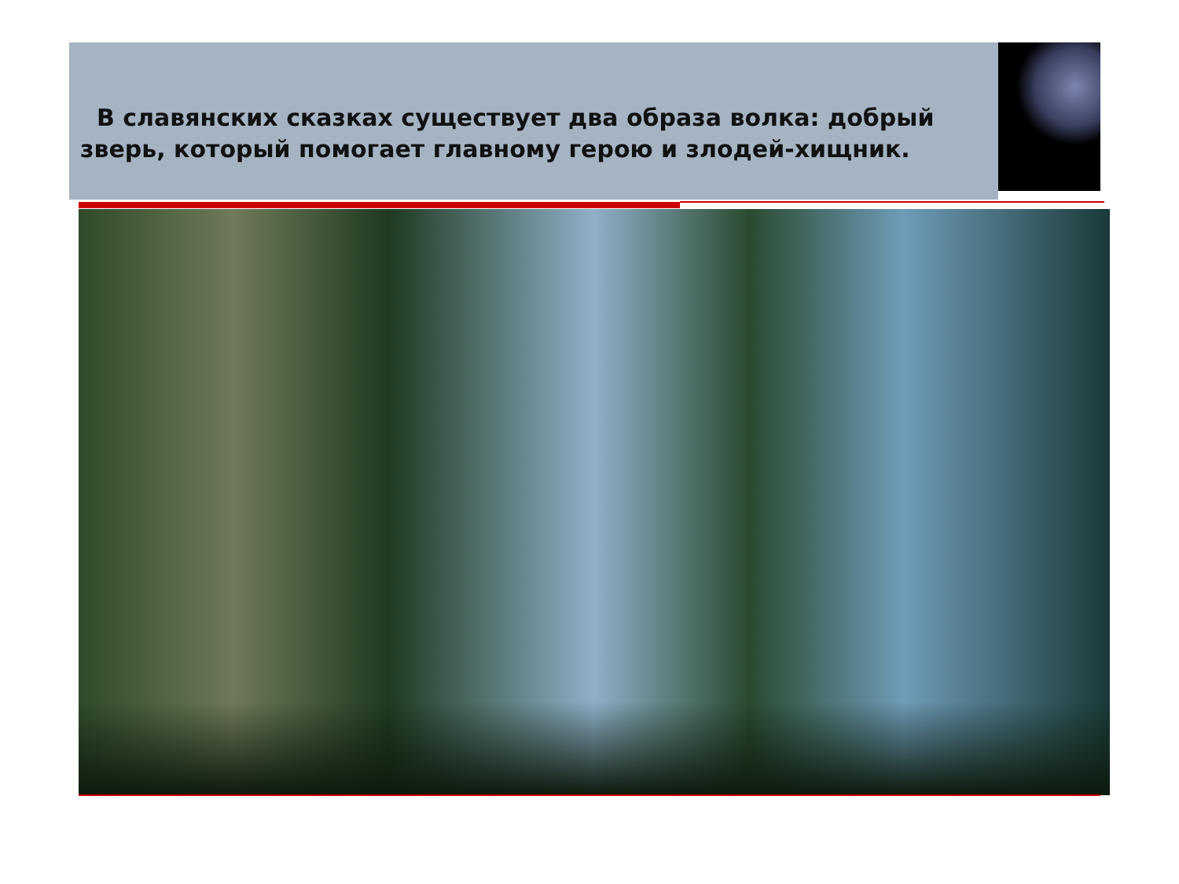В славянских сказках существует два образа волка: добрый зверь, который помогает главному герою и злодей-хищник.